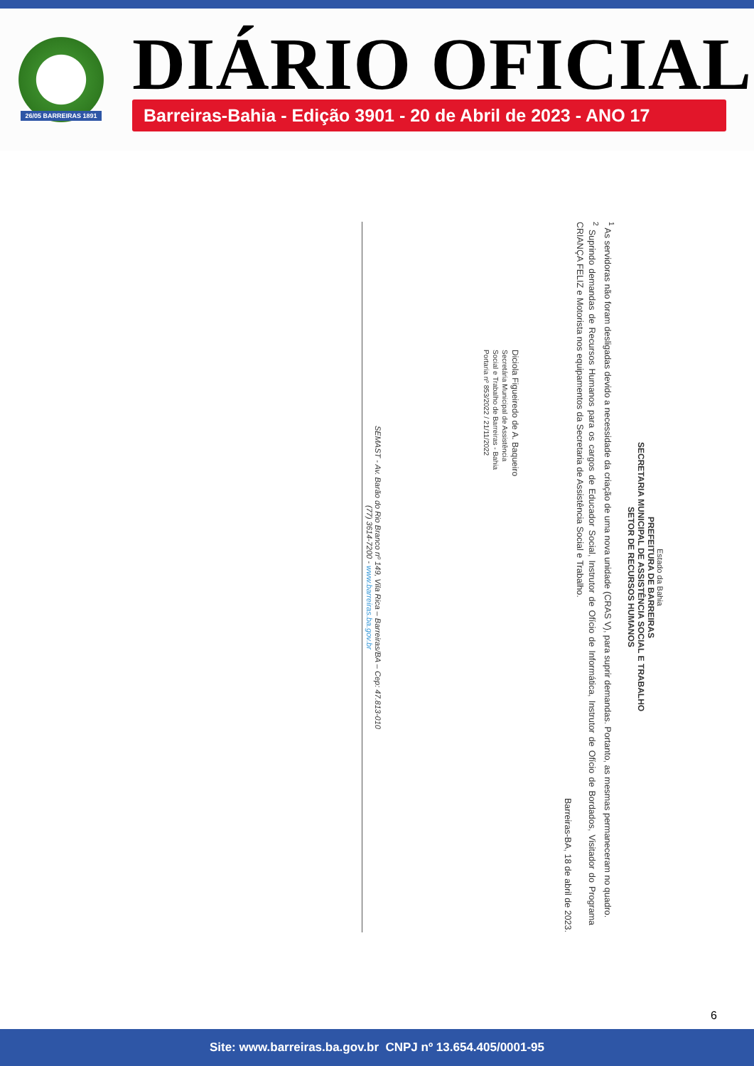26/05 BARREIRAS 1891
DIÁRIO OFICIAL
Barreiras-Bahia - Edição 3901 - 20 de Abril de 2023 - ANO 17
Estado da Bahia
PREFEITURA DE BARREIRAS
SECRETARIA MUNICIPAL DE ASSISTÊNCIA SOCIAL E TRABALHO
SETOR DE RECURSOS HUMANOS
<sup>1</sup> As servidoras não foram desligadas devido a necessidade da criação de uma nova unidade (CRAS V), para suprir demandas. Portanto, as mesmas permaneceram no quadro.
<sup>2</sup> Suprindo demandas de Recursos Humanos para os cargos de Educador Social, Instrutor de Ofício de Informática, Instrutor de Ofício de Bordados, Visitador do Programa CRIANÇA FELIZ e Motorista nos equipamentos da Secretaria de Assistência Social e Trabalho.
Barreiras-BA, 18 de abril de 2023.
Diciola Figueiredo de A. Baqueiro
Secretária Municipal de Assistência
Social e Trabalho de Barreiras - Bahia
Portaria nº 853/2022 / 21/11/2022
SEMAST - Av. Barão do Rio Branco nº 149, Vila Rica – Barreiras/BA – Cep: 47.813-010
(77) 3614-7200 - www.barreiras.ba.gov.br
6
Site: www.barreiras.ba.gov.br CNPJ nº 13.654.405/0001-95